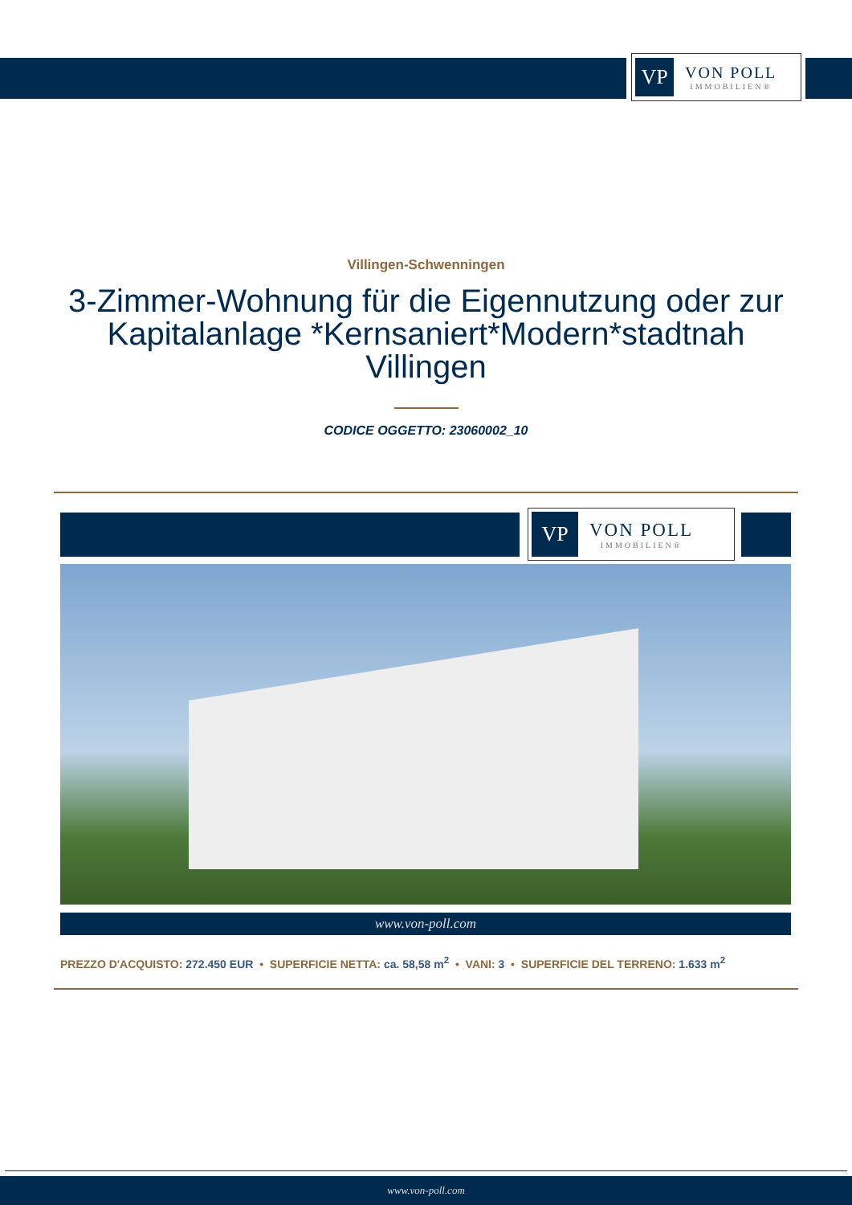VP
VON POLL
IMMOBILIEN®
Villingen-Schwenningen
3-Zimmer-Wohnung für die Eigennutzung oder zur Kapitalanlage *Kernsaniert*Modern*stadtnah Villingen
CODICE OGGETTO: 23060002_10
VP
VON POLL
IMMOBILIEN®
www.von-poll.com
PREZZO D'ACQUISTO: 272.450 EUR • SUPERFICIE NETTA: ca. 58,58 m<sup>2</sup> • VANI: 3 • SUPERFICIE DEL TERRENO: 1.633 m<sup>2</sup>
www.von-poll.com